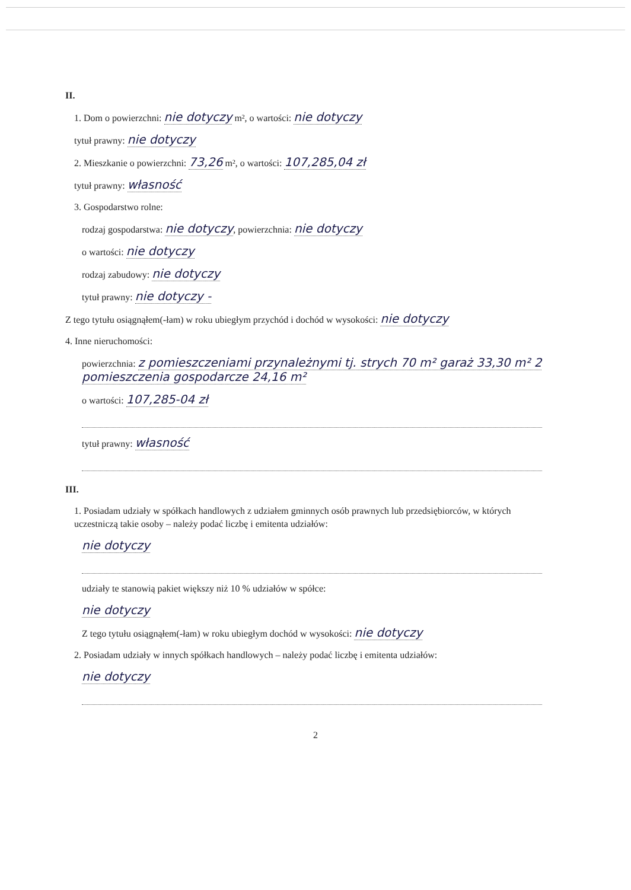II.
1. Dom o powierzchni: nie dotyczy m², o wartości: nie dotyczy
tytuł prawny: nie dotyczy
2. Mieszkanie o powierzchni: 73,26 m², o wartości: 107,285,04 zł
tytuł prawny: własność
3. Gospodarstwo rolne:
rodzaj gospodarstwa: nie dotyczy, powierzchnia: nie dotyczy
o wartości: nie dotyczy
rodzaj zabudowy: nie dotyczy
tytuł prawny: nie dotyczy -
Z tego tytułu osiągnąłem(-łam) w roku ubiegłym przychód i dochód w wysokości: nie dotyczy
4. Inne nieruchomości:
powierzchnia: z pomieszczeniami przynależnymi tj. strych 70 m² garaż 33,30 m² 2 pomieszczenia gospodarcze 24,16 m²
o wartości: 107,285-04 zł
tytuł prawny: własność
III.
1. Posiadam udziały w spółkach handlowych z udziałem gminnych osób prawnych lub przedsiębiorców, w których uczestniczą takie osoby – należy podać liczbę i emitenta udziałów:
nie dotyczy
udziały te stanowią pakiet większy niż 10 % udziałów w spółce:
nie dotyczy
Z tego tytułu osiągnąłem(-łam) w roku ubiegłym dochód w wysokości: nie dotyczy
2. Posiadam udziały w innych spółkach handlowych – należy podać liczbę i emitenta udziałów:
nie dotyczy
2